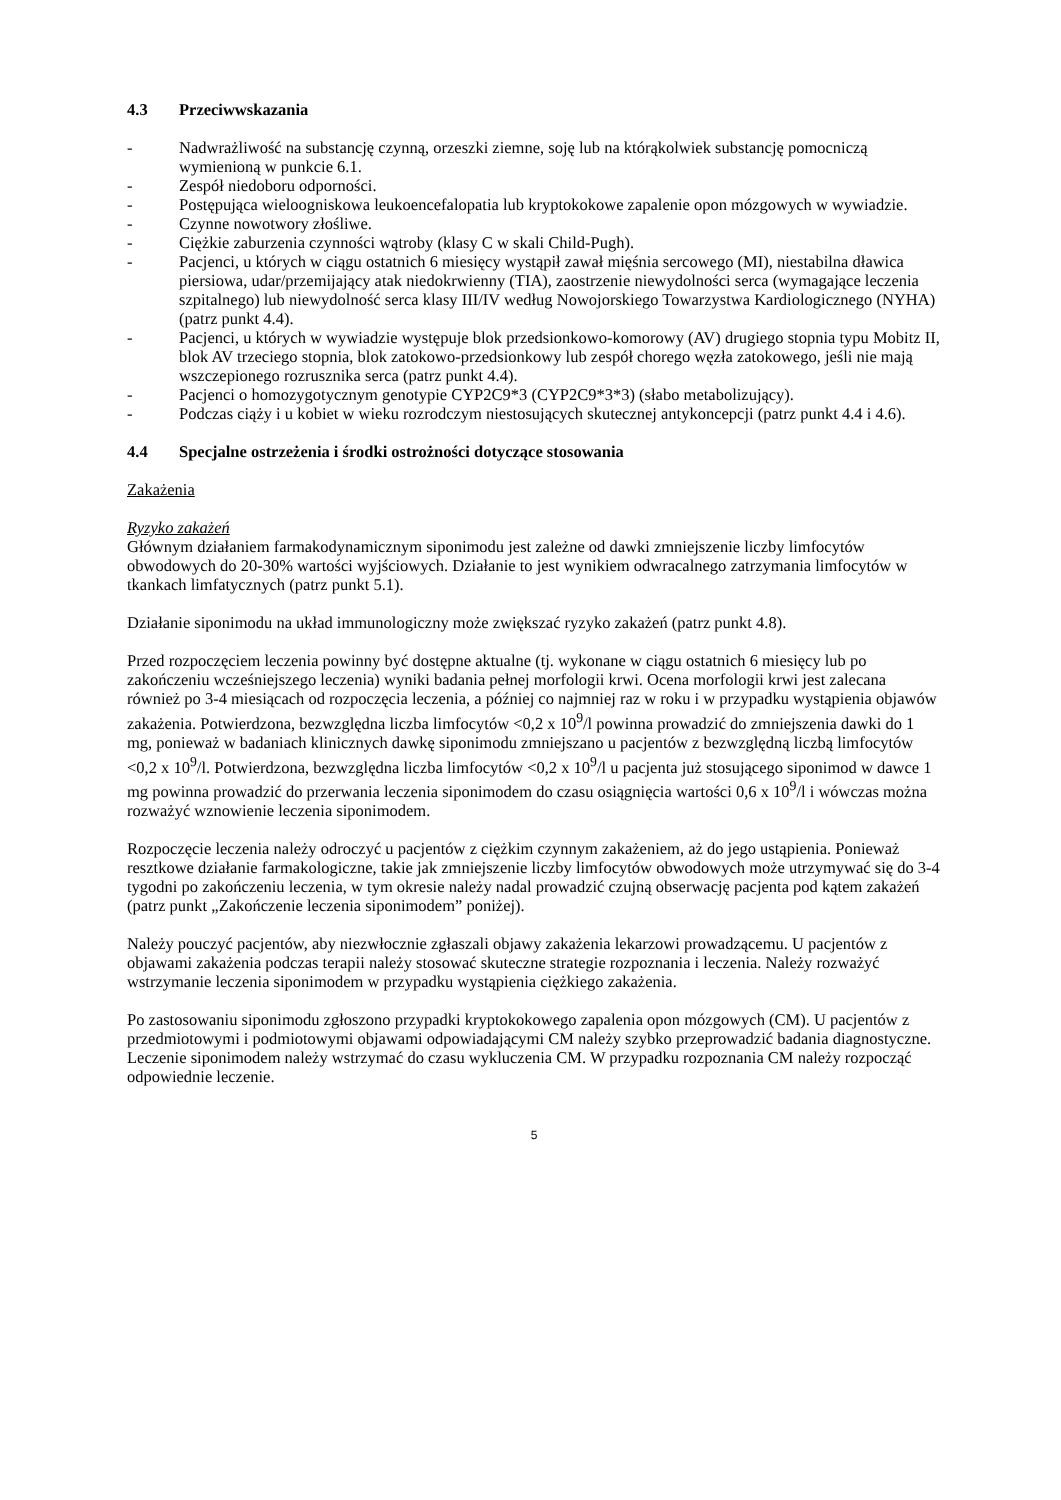4.3 Przeciwwskazania
- Nadwrażliwość na substancję czynną, orzeszki ziemne, soję lub na którąkolwiek substancję pomocniczą wymienioną w punkcie 6.1.
- Zespół niedoboru odporności.
- Postępująca wieloogniskowa leukoencefalopatia lub kryptokokowe zapalenie opon mózgowych w wywiadzie.
- Czynne nowotwory złośliwe.
- Ciężkie zaburzenia czynności wątroby (klasy C w skali Child-Pugh).
- Pacjenci, u których w ciągu ostatnich 6 miesięcy wystąpił zawał mięśnia sercowego (MI), niestabilna dławica piersiowa, udar/przemijający atak niedokrwienny (TIA), zaostrzenie niewydolności serca (wymagające leczenia szpitalnego) lub niewydolność serca klasy III/IV według Nowojorskiego Towarzystwa Kardiologicznego (NYHA) (patrz punkt 4.4).
- Pacjenci, u których w wywiadzie występuje blok przedsionkowo-komorowy (AV) drugiego stopnia typu Mobitz II, blok AV trzeciego stopnia, blok zatokowo-przedsionkowy lub zespół chorego węzła zatokowego, jeśli nie mają wszczepionego rozrusznika serca (patrz punkt 4.4).
- Pacjenci o homozygotycznym genotypie CYP2C9*3 (CYP2C9*3*3) (słabo metabolizujący).
- Podczas ciąży i u kobiet w wieku rozrodczym niestosujących skutecznej antykoncepcji (patrz punkt 4.4 i 4.6).
4.4 Specjalne ostrzeżenia i środki ostrożności dotyczące stosowania
Zakażenia
Ryzyko zakażeń
Głównym działaniem farmakodynamicznym siponimodu jest zależne od dawki zmniejszenie liczby limfocytów obwodowych do 20-30% wartości wyjściowych. Działanie to jest wynikiem odwracalnego zatrzymania limfocytów w tkankach limfatycznych (patrz punkt 5.1).
Działanie siponimodu na układ immunologiczny może zwiększać ryzyko zakażeń (patrz punkt 4.8).
Przed rozpoczęciem leczenia powinny być dostępne aktualne (tj. wykonane w ciągu ostatnich 6 miesięcy lub po zakończeniu wcześniejszego leczenia) wyniki badania pełnej morfologii krwi. Ocena morfologii krwi jest zalecana również po 3-4 miesiącach od rozpoczęcia leczenia, a później co najmniej raz w roku i w przypadku wystąpienia objawów zakażenia. Potwierdzona, bezwzględna liczba limfocytów <0,2 x 10<sup>9</sup>/l powinna prowadzić do zmniejszenia dawki do 1 mg, ponieważ w badaniach klinicznych dawkę siponimodu zmniejszano u pacjentów z bezwzględną liczbą limfocytów <0,2 x 10<sup>9</sup>/l. Potwierdzona, bezwzględna liczba limfocytów <0,2 x 10<sup>9</sup>/l u pacjenta już stosującego siponimod w dawce 1 mg powinna prowadzić do przerwania leczenia siponimodem do czasu osiągnięcia wartości 0,6 x 10<sup>9</sup>/l i wówczas można rozważyć wznowienie leczenia siponimodem.
Rozpoczęcie leczenia należy odroczyć u pacjentów z ciężkim czynnym zakażeniem, aż do jego ustąpienia. Ponieważ resztkowe działanie farmakologiczne, takie jak zmniejszenie liczby limfocytów obwodowych może utrzymywać się do 3-4 tygodni po zakończeniu leczenia, w tym okresie należy nadal prowadzić czujną obserwację pacjenta pod kątem zakażeń (patrz punkt „Zakończenie leczenia siponimodem” poniżej).
Należy pouczyć pacjentów, aby niezwłocznie zgłaszali objawy zakażenia lekarzowi prowadzącemu. U pacjentów z objawami zakażenia podczas terapii należy stosować skuteczne strategie rozpoznania i leczenia. Należy rozważyć wstrzymanie leczenia siponimodem w przypadku wystąpienia ciężkiego zakażenia.
Po zastosowaniu siponimodu zgłoszono przypadki kryptokokowego zapalenia opon mózgowych (CM). U pacjentów z przedmiotowymi i podmiotowymi objawami odpowiadającymi CM należy szybko przeprowadzić badania diagnostyczne. Leczenie siponimodem należy wstrzymać do czasu wykluczenia CM. W przypadku rozpoznania CM należy rozpocząć odpowiednie leczenie.
5